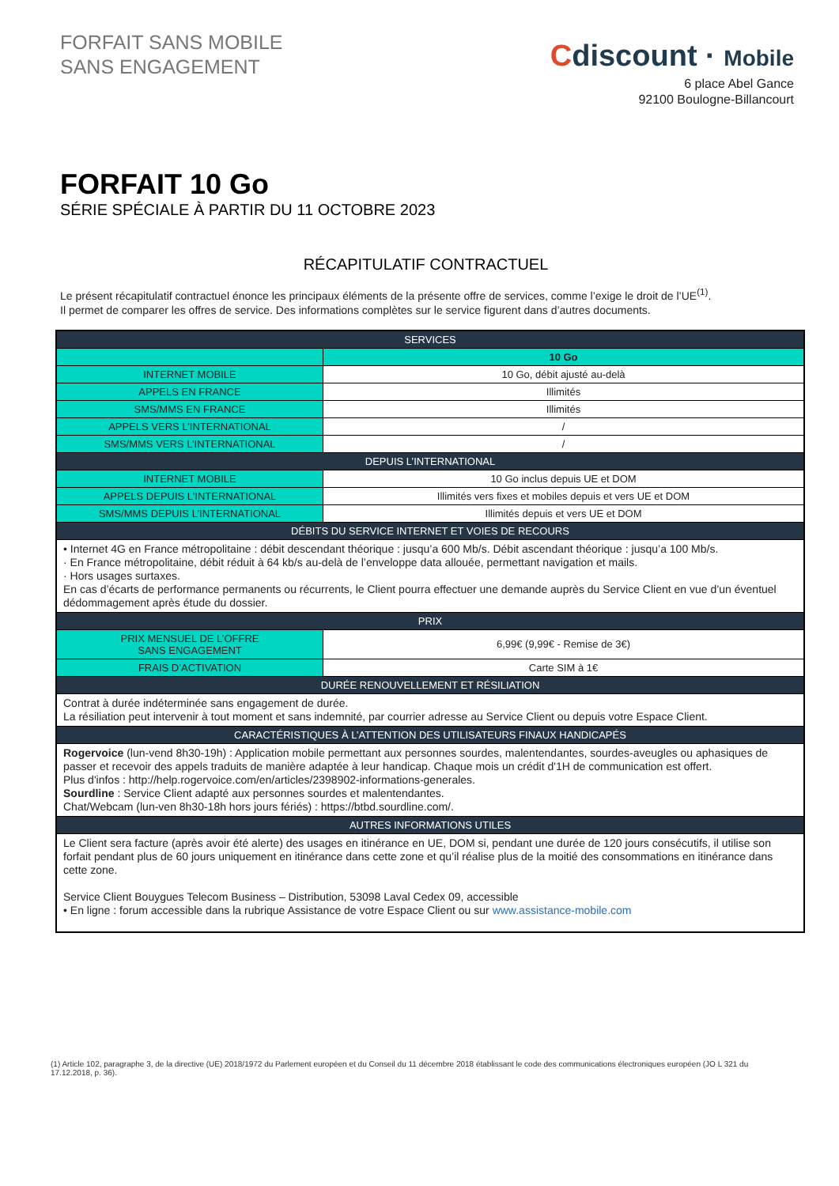FORFAIT SANS MOBILE
SANS ENGAGEMENT
Cdiscount · Mobile
6 place Abel Gance
92100 Boulogne-Billancourt
FORFAIT 10 Go
SÉRIE SPÉCIALE À PARTIR DU 11 OCTOBRE 2023
RÉCAPITULATIF CONTRACTUEL
Le présent récapitulatif contractuel énonce les principaux éléments de la présente offre de services, comme l’exige le droit de l’UE<sup>(1)</sup>.
Il permet de comparer les offres de service. Des informations complètes sur le service figurent dans d’autres documents.
| SERVICES | |
| --- | --- |
| | 10 Go |
| INTERNET MOBILE | 10 Go, débit ajusté au-delà |
| APPELS EN FRANCE | Illimités |
| SMS/MMS EN FRANCE | Illimités |
| APPELS VERS L’INTERNATIONAL | / |
| SMS/MMS VERS L’INTERNATIONAL | / |
| DEPUIS L’INTERNATIONAL | |
| INTERNET MOBILE | 10 Go inclus depuis UE et DOM |
| APPELS DEPUIS L’INTERNATIONAL | Illimités vers fixes et mobiles depuis et vers UE et DOM |
| SMS/MMS DEPUIS L’INTERNATIONAL | Illimités depuis et vers UE et DOM |
| DÉBITS DU SERVICE INTERNET ET VOIES DE RECOURS | |
| • Internet 4G en France métropolitaine : débit descendant théorique : jusqu’a 600 Mb/s. Débit ascendant théorique : jusqu’a 100 Mb/s. · En France métropolitaine, débit réduit à 64 kb/s au-delà de l’enveloppe data allouée, permettant navigation et mails. · Hors usages surtaxes. En cas d’écarts de performance permanents ou récurrents, le Client pourra effectuer une demande auprès du Service Client en vue d’un éventuel dédommagement après étude du dossier. | |
| PRIX | |
| PRIX MENSUEL DE L’OFFRE SANS ENGAGEMENT | 6,99€ (9,99€ - Remise de 3€) |
| FRAIS D’ACTIVATION | Carte SIM à 1€ |
| DURÉE RENOUVELLEMENT ET RÉSILIATION | |
| Contrat à durée indéterminée sans engagement de durée. La résiliation peut intervenir à tout moment et sans indemnité, par courrier adresse au Service Client ou depuis votre Espace Client. | |
| CARACTÉRISTIQUES À L’ATTENTION DES UTILISATEURS FINAUX HANDICAPÉS | |
| Rogervoice (lun-vend 8h30-19h) : Application mobile permettant aux personnes sourdes, malentendantes, sourdes-aveugles ou aphasiques de passer et recevoir des appels traduits de manière adaptée à leur handicap. Chaque mois un crédit d'1H de communication est offert. Plus d'infos : http://help.rogervoice.com/en/articles/2398902-informations-generales. Sourdline : Service Client adapté aux personnes sourdes et malentendantes. Chat/Webcam (lun-ven 8h30-18h hors jours fériés) : https://btbd.sourdline.com/. | |
| AUTRES INFORMATIONS UTILES | |
| Le Client sera facture (après avoir été alerte) des usages en itinérance en UE, DOM si, pendant une durée de 120 jours consécutifs, il utilise son forfait pendant plus de 60 jours uniquement en itinérance dans cette zone et qu’il réalise plus de la moitié des consommations en itinérance dans cette zone. Service Client Bouygues Telecom Business – Distribution, 53098 Laval Cedex 09, accessible • En ligne : forum accessible dans la rubrique Assistance de votre Espace Client ou sur www.assistance-mobile.com | |
(1) Article 102, paragraphe 3, de la directive (UE) 2018/1972 du Parlement européen et du Conseil du 11 décembre 2018 établissant le code des communications électroniques européen (JO L 321 du 17.12.2018, p. 36).